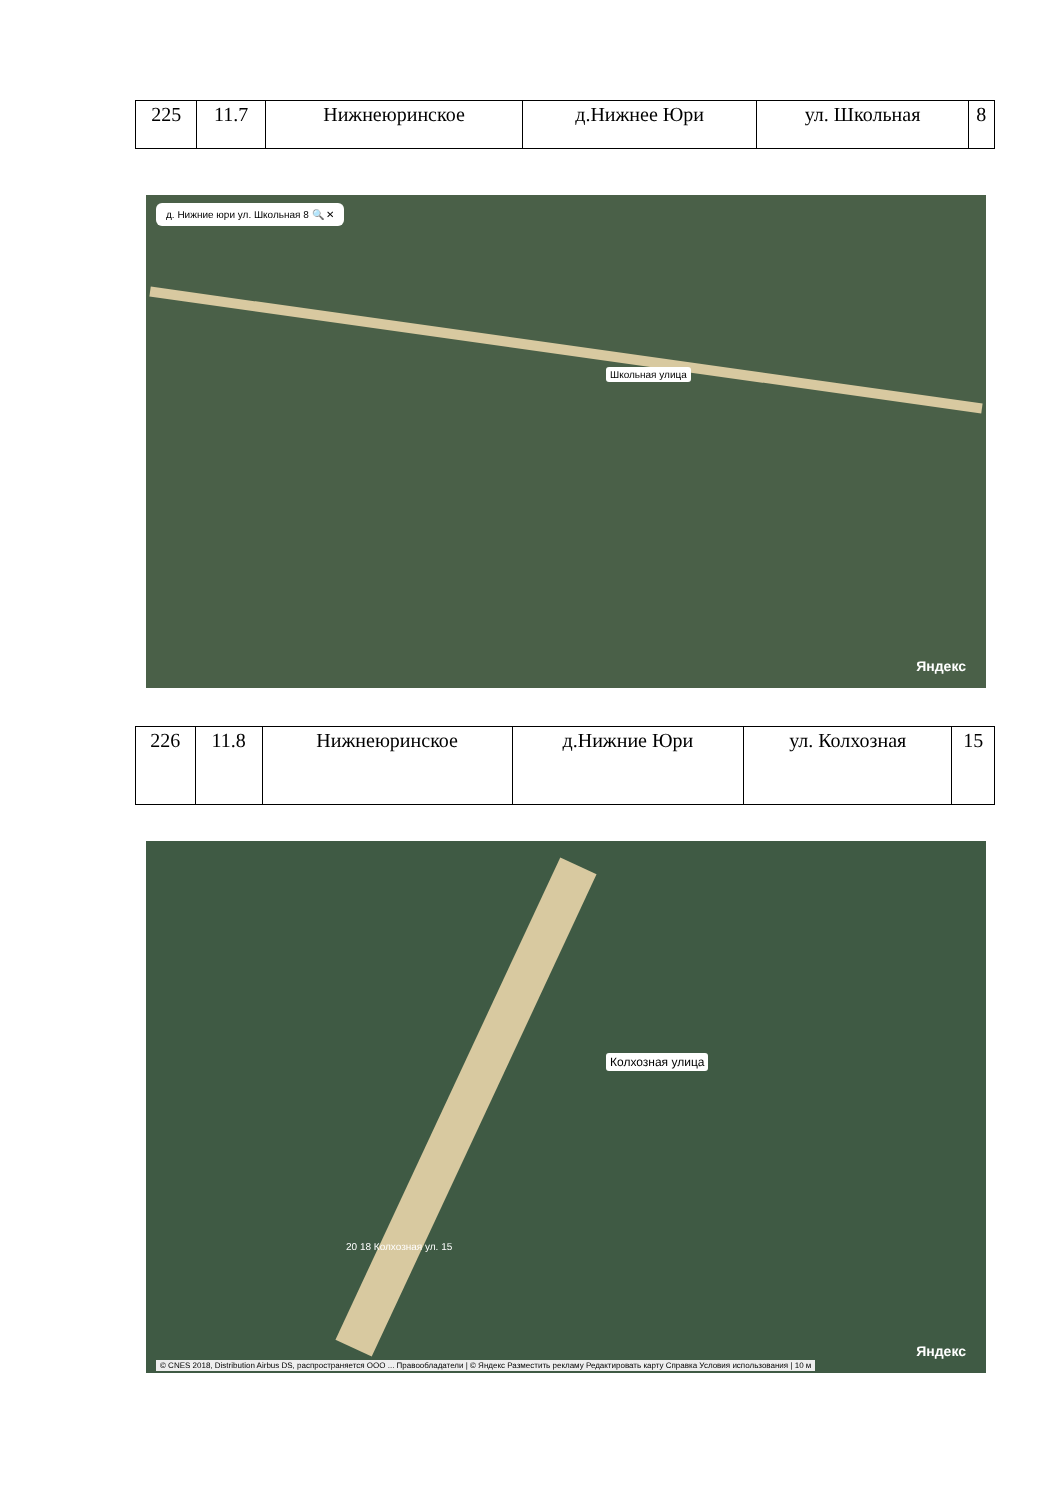| 225 | 11.7 | Нижнеюринское | д.Нижнее Юри | ул. Школьная | 8 |
д. Нижние юри ул. Школьная 8 🔍 ✕
Школьная улица
Яндекс
| 226 | 11.8 | Нижнеюринское | д.Нижние Юри | ул. Колхозная | 15 |
Колхозная улица
20 18 Колхозная ул. 15
Яндекс
© CNES 2018, Distribution Airbus DS, распространяется ООО ... Правообладатели | © Яндекс Разместить рекламу Редактировать карту Справка Условия использования | 10 м